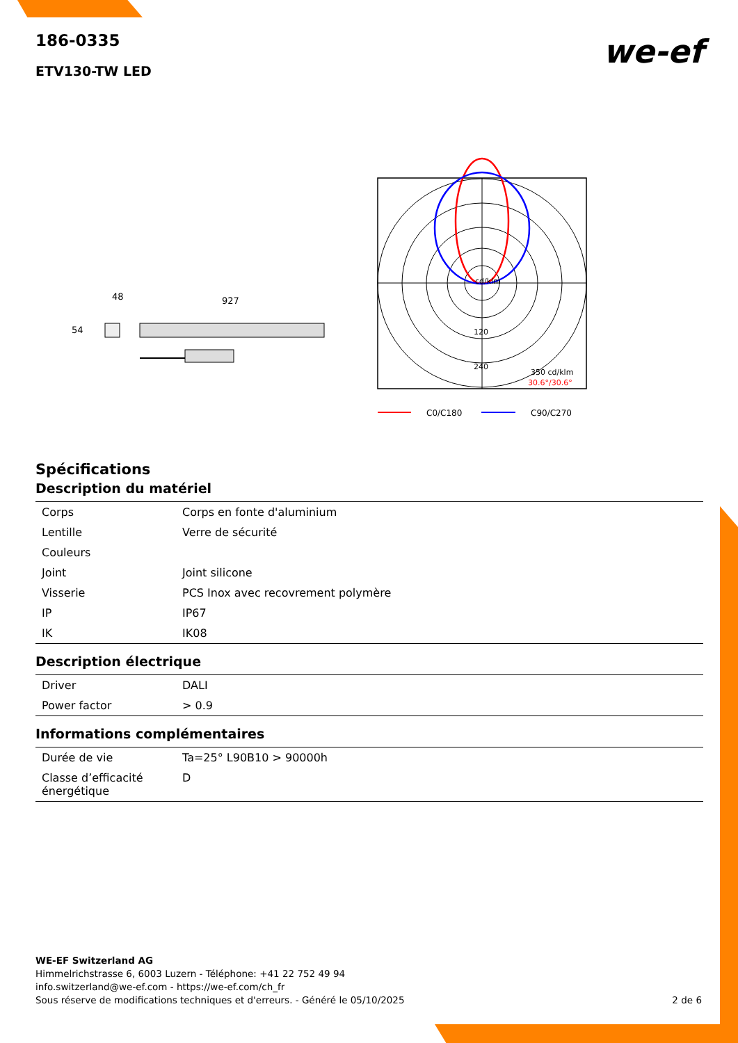186-0335
we-ef
ETV130-TW LED
48
927
54
cd/klm
120
240
350 cd/klm
30.6°/30.6°
C0/C180
C90/C270
Spécifications
Description du matériel
| Corps | Corps en fonte d'aluminium |
| Lentille | Verre de sécurité |
| Couleurs | |
| Joint | Joint silicone |
| Visserie | PCS Inox avec recovrement polymère |
| IP | IP67 |
| IK | IK08 |
Description électrique
| Driver | DALI |
| Power factor | > 0.9 |
Informations complémentaires
| Durée de vie | Ta=25° L90B10 > 90000h |
| Classe d’efficacité énergétique | D |
WE-EF Switzerland AG
Himmelrichstrasse 6, 6003 Luzern - Téléphone: +41 22 752 49 94
info.switzerland@we-ef.com - https://we-ef.com/ch_fr
Sous réserve de modifications techniques et d'erreurs. - Généré le 05/10/2025 2 de 6